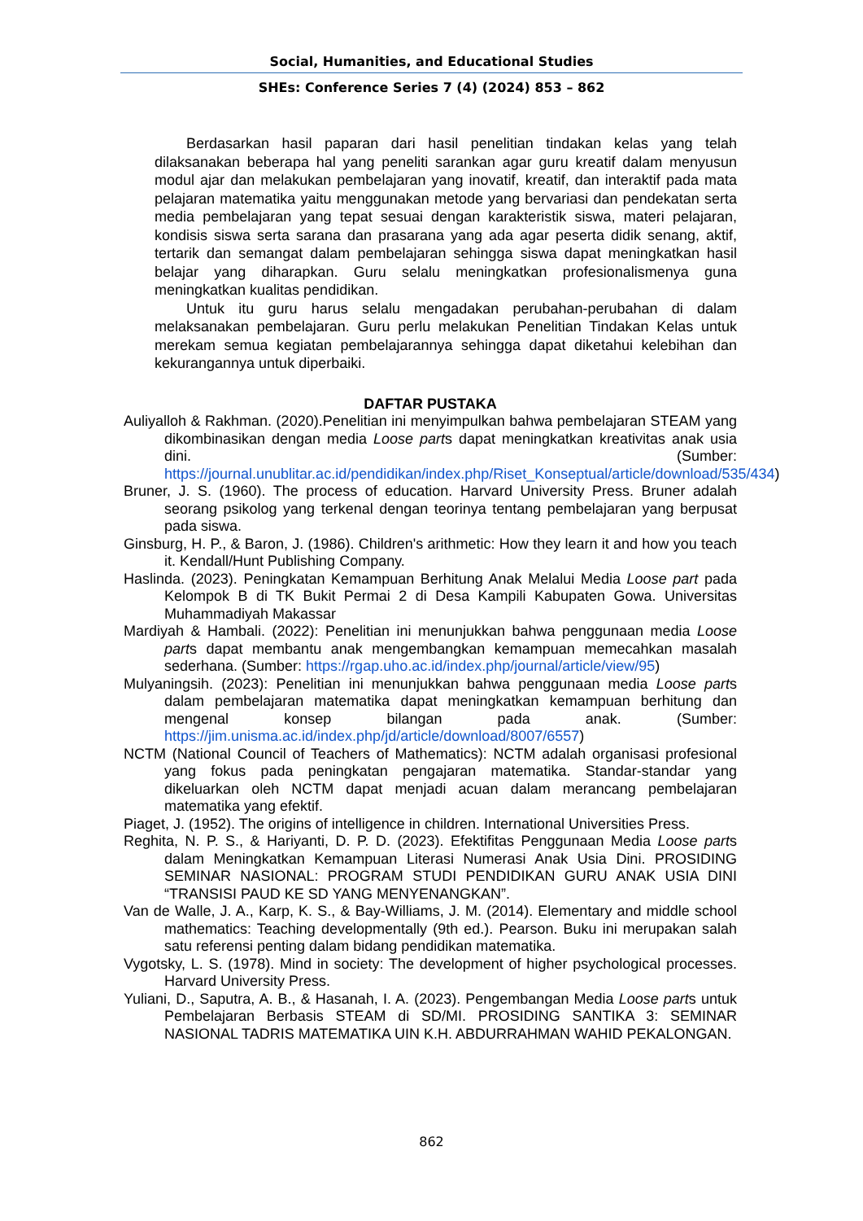Social, Humanities, and Educational Studies
SHEs: Conference Series 7 (4) (2024) 853 – 862
Berdasarkan hasil paparan dari hasil penelitian tindakan kelas yang telah dilaksanakan beberapa hal yang peneliti sarankan agar guru kreatif dalam menyusun modul ajar dan melakukan pembelajaran yang inovatif, kreatif, dan interaktif pada mata pelajaran matematika yaitu menggunakan metode yang bervariasi dan pendekatan serta media pembelajaran yang tepat sesuai dengan karakteristik siswa, materi pelajaran, kondisis siswa serta sarana dan prasarana yang ada agar peserta didik senang, aktif, tertarik dan semangat dalam pembelajaran sehingga siswa dapat meningkatkan hasil belajar yang diharapkan. Guru selalu meningkatkan profesionalismenya guna meningkatkan kualitas pendidikan.
Untuk itu guru harus selalu mengadakan perubahan-perubahan di dalam melaksanakan pembelajaran. Guru perlu melakukan Penelitian Tindakan Kelas untuk merekam semua kegiatan pembelajarannya sehingga dapat diketahui kelebihan dan kekurangannya untuk diperbaiki.
DAFTAR PUSTAKA
Auliyalloh & Rakhman. (2020).Penelitian ini menyimpulkan bahwa pembelajaran STEAM yang dikombinasikan dengan media Loose parts dapat meningkatkan kreativitas anak usia dini. (Sumber: https://journal.unublitar.ac.id/pendidikan/index.php/Riset_Konseptual/article/download/535/434)
Bruner, J. S. (1960). The process of education. Harvard University Press. Bruner adalah seorang psikolog yang terkenal dengan teorinya tentang pembelajaran yang berpusat pada siswa.
Ginsburg, H. P., & Baron, J. (1986). Children's arithmetic: How they learn it and how you teach it. Kendall/Hunt Publishing Company.
Haslinda. (2023). Peningkatan Kemampuan Berhitung Anak Melalui Media Loose part pada Kelompok B di TK Bukit Permai 2 di Desa Kampili Kabupaten Gowa. Universitas Muhammadiyah Makassar
Mardiyah & Hambali. (2022): Penelitian ini menunjukkan bahwa penggunaan media Loose parts dapat membantu anak mengembangkan kemampuan memecahkan masalah sederhana. (Sumber: https://rgap.uho.ac.id/index.php/journal/article/view/95)
Mulyaningsih. (2023): Penelitian ini menunjukkan bahwa penggunaan media Loose parts dalam pembelajaran matematika dapat meningkatkan kemampuan berhitung dan mengenal konsep bilangan pada anak. (Sumber: https://jim.unisma.ac.id/index.php/jd/article/download/8007/6557)
NCTM (National Council of Teachers of Mathematics): NCTM adalah organisasi profesional yang fokus pada peningkatan pengajaran matematika. Standar-standar yang dikeluarkan oleh NCTM dapat menjadi acuan dalam merancang pembelajaran matematika yang efektif.
Piaget, J. (1952). The origins of intelligence in children. International Universities Press.
Reghita, N. P. S., & Hariyanti, D. P. D. (2023). Efektifitas Penggunaan Media Loose parts dalam Meningkatkan Kemampuan Literasi Numerasi Anak Usia Dini. PROSIDING SEMINAR NASIONAL: PROGRAM STUDI PENDIDIKAN GURU ANAK USIA DINI “TRANSISI PAUD KE SD YANG MENYENANGKAN”.
Van de Walle, J. A., Karp, K. S., & Bay-Williams, J. M. (2014). Elementary and middle school mathematics: Teaching developmentally (9th ed.). Pearson. Buku ini merupakan salah satu referensi penting dalam bidang pendidikan matematika.
Vygotsky, L. S. (1978). Mind in society: The development of higher psychological processes. Harvard University Press.
Yuliani, D., Saputra, A. B., & Hasanah, I. A. (2023). Pengembangan Media Loose parts untuk Pembelajaran Berbasis STEAM di SD/MI. PROSIDING SANTIKA 3: SEMINAR NASIONAL TADRIS MATEMATIKA UIN K.H. ABDURRAHMAN WAHID PEKALONGAN.
862